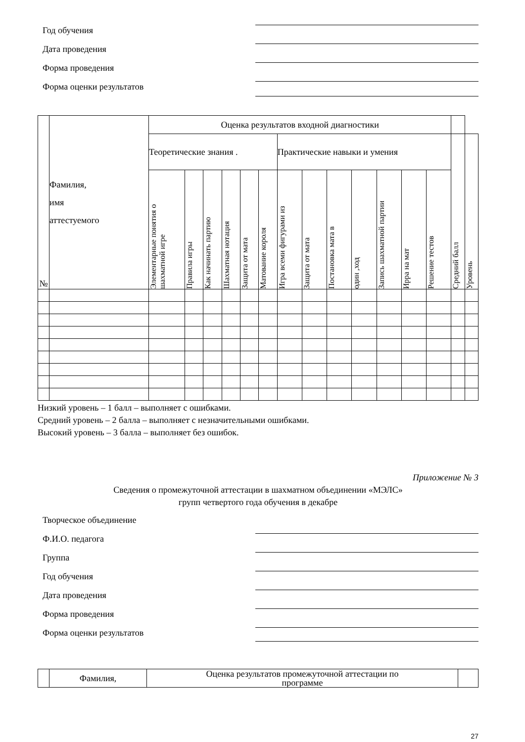Год обучения
Дата проведения
Форма проведения
Форма оценки результатов
| № | Фамилия, имя аттестуемого | Оценка результатов входной диагностики | | | | | | | | | | | | | | |
| --- | --- | --- | --- | --- | --- | --- | --- | --- | --- | --- | --- | --- | --- | --- | --- | --- |
| | | Теоретические знания . | | | | | | Практические навыки и умения | | | | | | | Средний балл | Уровень |
| | | Элементарные понятия о шахматной игре | Правила игры | Как начинать партию | Шахматная нотация | Защита от мата | Матование короля | Игра всеми фигурами из | Защита от мата | Постановка мата в | один ,ход | Запись шахматной партии | Ирра на мат | Решение тестов | | |
Низкий уровень – 1 балл – выполняет с ошибками.
Средний уровень – 2 балла – выполняет с незначительными ошибками.
Высокий уровень – 3 балла – выполняет без ошибок.
Приложение № 3
Сведения о промежуточной аттестации в шахматном объединении «МЭЛС»
групп четвертого года обучения в декабре
Творческое объединение
Ф.И.О. педагога
Группа
Год обучения
Дата проведения
Форма проведения
Форма оценки результатов
| | Фамилия, | Оценка результатов промежуточной аттестации по программе | |
27